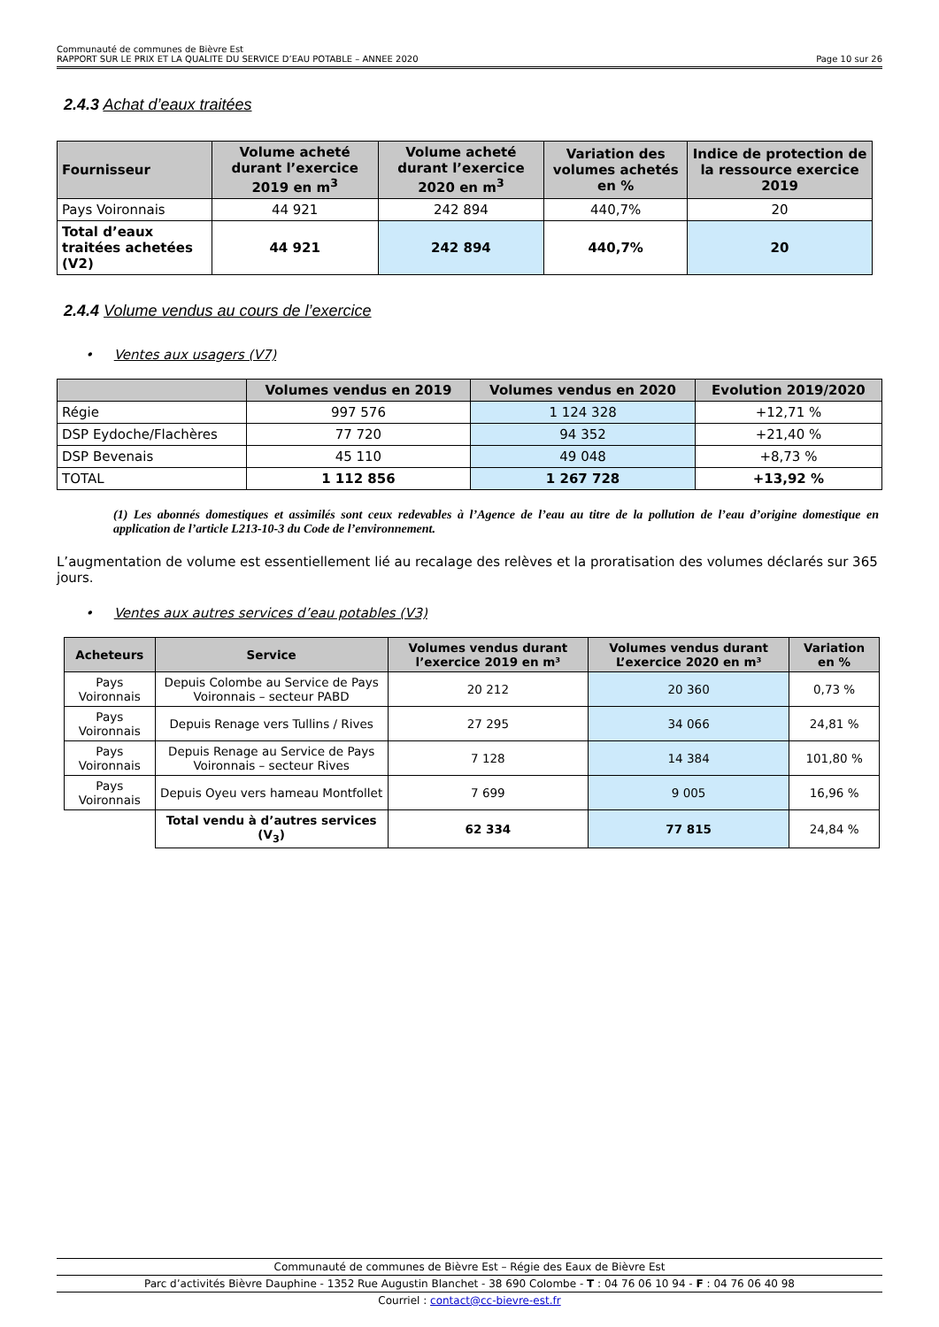Communauté de communes de Bièvre Est
RAPPORT SUR LE PRIX ET LA QUALITE DU SERVICE D’EAU POTABLE – ANNEE 2020 Page 10 sur 26
2.4.3 Achat d’eaux traitées
| Fournisseur | Volume acheté durant l’exercice 2019 en m<sup>3</sup> | Volume acheté durant l’exercice 2020 en m<sup>3</sup> | Variation des volumes achetés en % | Indice de protection de la ressource exercice 2019 |
| --- | --- | --- | --- | --- |
| Pays Voironnais | 44 921 | 242 894 | 440,7% | 20 |
| Total d’eaux traitées achetées (V2) | 44 921 | 242 894 | 440,7% | 20 |
2.4.4 Volume vendus au cours de l’exercice
• Ventes aux usagers (V7)
| | Volumes vendus en 2019 | Volumes vendus en 2020 | Evolution 2019/2020 |
| --- | --- | --- | --- |
| Régie | 997 576 | 1 124 328 | +12,71 % |
| DSP Eydoche/Flachères | 77 720 | 94 352 | +21,40 % |
| DSP Bevenais | 45 110 | 49 048 | +8,73 % |
| TOTAL | 1 112 856 | 1 267 728 | +13,92 % |
(1) Les abonnés domestiques et assimilés sont ceux redevables à l’Agence de l’eau au titre de la pollution de l’eau d’origine domestique en application de l’article L213-10-3 du Code de l’environnement.
L’augmentation de volume est essentiellement lié au recalage des relèves et la proratisation des volumes déclarés sur 365 jours.
• Ventes aux autres services d’eau potables (V3)
| Acheteurs | Service | Volumes vendus durant l’exercice 2019 en m³ | Volumes vendus durant L’exercice 2020 en m³ | Variation en % |
| --- | --- | --- | --- | --- |
| Pays Voironnais | Depuis Colombe au Service de Pays Voironnais – secteur PABD | 20 212 | 20 360 | 0,73 % |
| Pays Voironnais | Depuis Renage vers Tullins / Rives | 27 295 | 34 066 | 24,81 % |
| Pays Voironnais | Depuis Renage au Service de Pays Voironnais – secteur Rives | 7 128 | 14 384 | 101,80 % |
| Pays Voironnais | Depuis Oyeu vers hameau Montfollet | 7 699 | 9 005 | 16,96 % |
| | Total vendu à d’autres services (V<sub>3</sub>) | 62 334 | 77 815 | 24,84 % |
Communauté de communes de Bièvre Est – Régie des Eaux de Bièvre Est
Parc d’activités Bièvre Dauphine - 1352 Rue Augustin Blanchet - 38 690 Colombe - T : 04 76 06 10 94 - F : 04 76 06 40 98
Courriel : contact@cc-bievre-est.fr